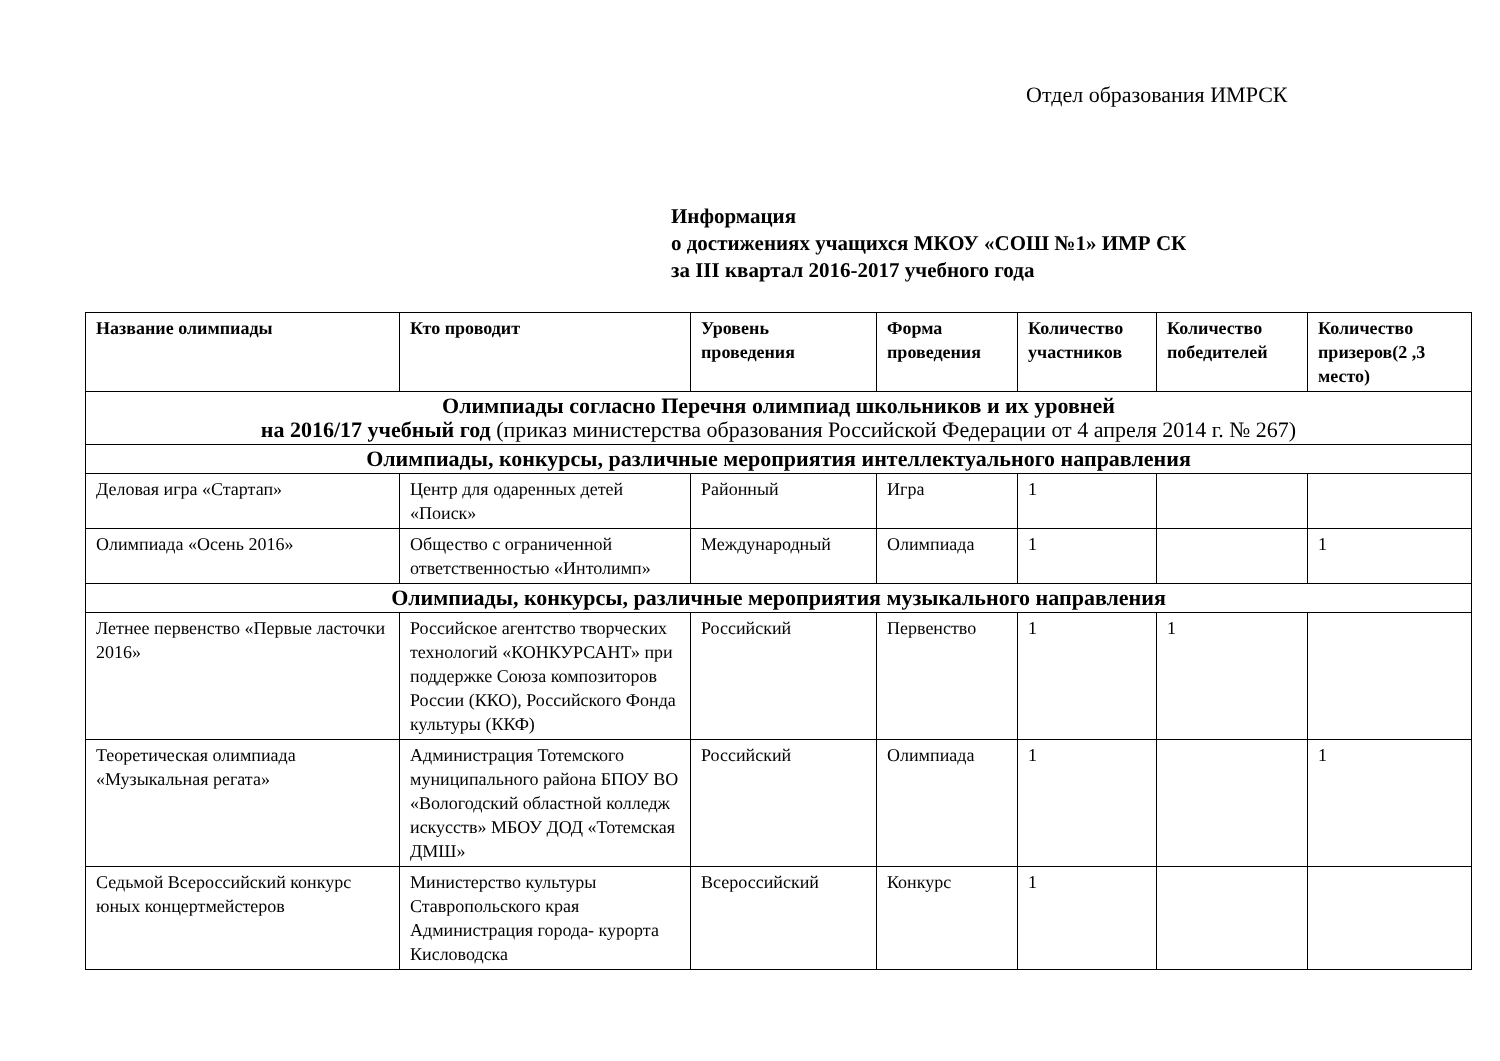Отдел образования ИМРСК
Информация
о достижениях учащихся МКОУ «СОШ №1» ИМР СК
за III квартал 2016-2017 учебного года
| Название олимпиады | Кто проводит | Уровень проведения | Форма проведения | Количество участников | Количество победителей | Количество призеров(2 ,3 место) |
| --- | --- | --- | --- | --- | --- | --- |
| Олимпиады согласно Перечня олимпиад школьников и их уровней на 2016/17 учебный год (приказ министерства образования Российской Федерации от 4 апреля 2014 г. № 267) | | | | | | |
| Олимпиады, конкурсы, различные мероприятия интеллектуального направления | | | | | | |
| Деловая игра «Стартап» | Центр для одаренных детей «Поиск» | Районный | Игра | 1 | | |
| Олимпиада «Осень 2016» | Общество с ограниченной ответственностью «Интолимп» | Международный | Олимпиада | 1 | | 1 |
| Олимпиады, конкурсы, различные мероприятия музыкального направления | | | | | | |
| Летнее первенство «Первые ласточки 2016» | Российское агентство творческих технологий «КОНКУРСАНТ» при поддержке Союза композиторов России (ККО), Российского Фонда культуры (ККФ) | Российский | Первенство | 1 | 1 | |
| Теоретическая олимпиада «Музыкальная регата» | Администрация Тотемского муниципального района БПОУ ВО «Вологодский областной колледж искусств» МБОУ ДОД «Тотемская ДМШ» | Российский | Олимпиада | 1 | | 1 |
| Седьмой Всероссийский конкурс юных концертмейстеров | Министерство культуры Ставропольского края Администрация города- курорта Кисловодска | Всероссийский | Конкурс | 1 | | |